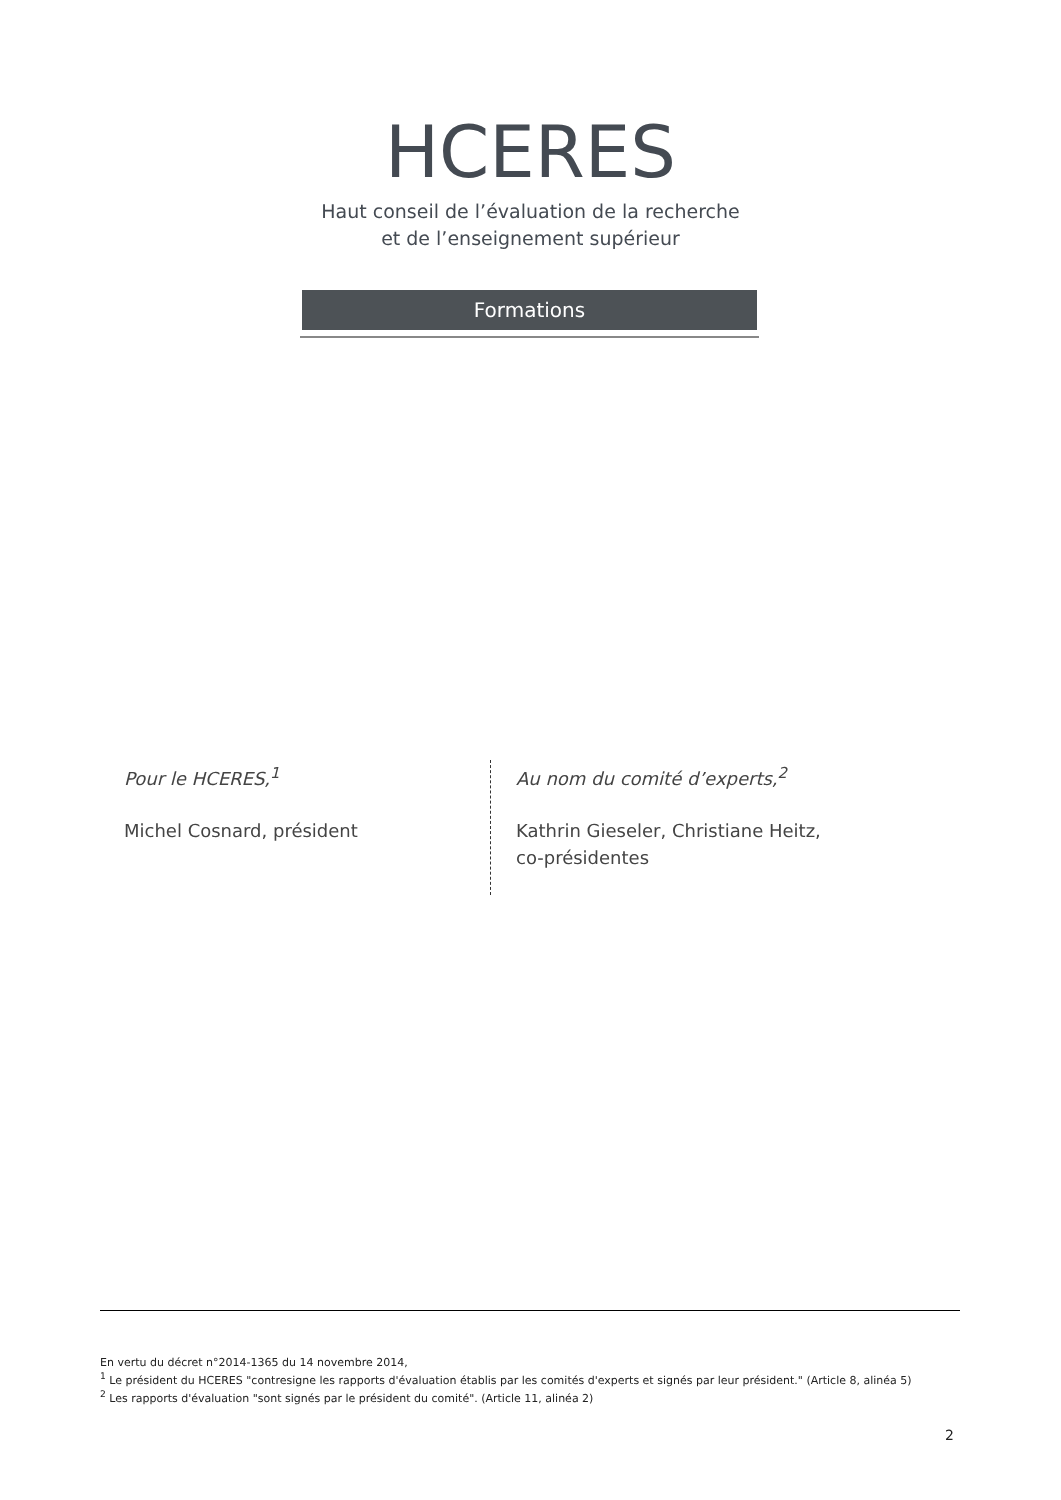HCERES
Haut conseil de l’évaluation de la recherche
et de l’enseignement supérieur
Formations
Pour le HCERES,<sup>1</sup>
Michel Cosnard, président
Au nom du comité d’experts,<sup>2</sup>
Kathrin Gieseler, Christiane Heitz,
co-présidentes
En vertu du décret n°2014-1365 du 14 novembre 2014,
<sup>1</sup> Le président du HCERES "contresigne les rapports d'évaluation établis par les comités d'experts et signés par leur président." (Article 8, alinéa 5)
<sup>2</sup> Les rapports d'évaluation "sont signés par le président du comité". (Article 11, alinéa 2)
2